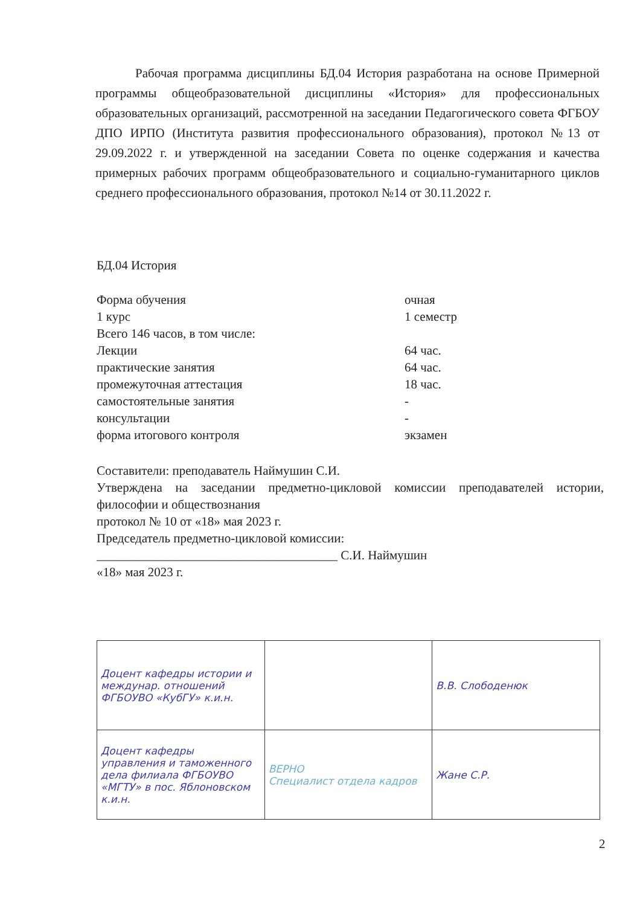Рабочая программа дисциплины БД.04 История разработана на основе Примерной программы общеобразовательной дисциплины «История» для профессиональных образовательных организаций, рассмотренной на заседании Педагогического совета ФГБОУ ДПО ИРПО (Института развития профессионального образования), протокол №13 от 29.09.2022 г. и утвержденной на заседании Совета по оценке содержания и качества примерных рабочих программ общеобразовательного и социально-гуманитарного циклов среднего профессионального образования, протокол №14 от 30.11.2022 г.
БД.04 История
Форма обучения очная
1 курс 1 семестр
Всего 146 часов, в том числе:
Лекции 64 час.
практические занятия 64 час.
промежуточная аттестация 18 час.
самостоятельные занятия -
консультации -
форма итогового контроля экзамен
Составители: преподаватель Наймушин С.И.
Утверждена на заседании предметно-цикловой комиссии преподавателей истории, философии и обществознания
протокол № 10 от «18» мая 2023 г.
Председатель предметно-цикловой комиссии:
______________________________________ С.И. Наймушин
«18» мая 2023 г.
| Доцент кафедры истории и междунар. отношений ФГБОУВО «КубГУ» к.и.н. | | В.В. Слободенюк |
| Доцент кафедры управления и таможенного дела филиала ФГБОУВО «МГТУ» в пос. Яблоновском к.и.н. | ВЕРНО Специалист отдела кадров | Жане С.Р. |
2